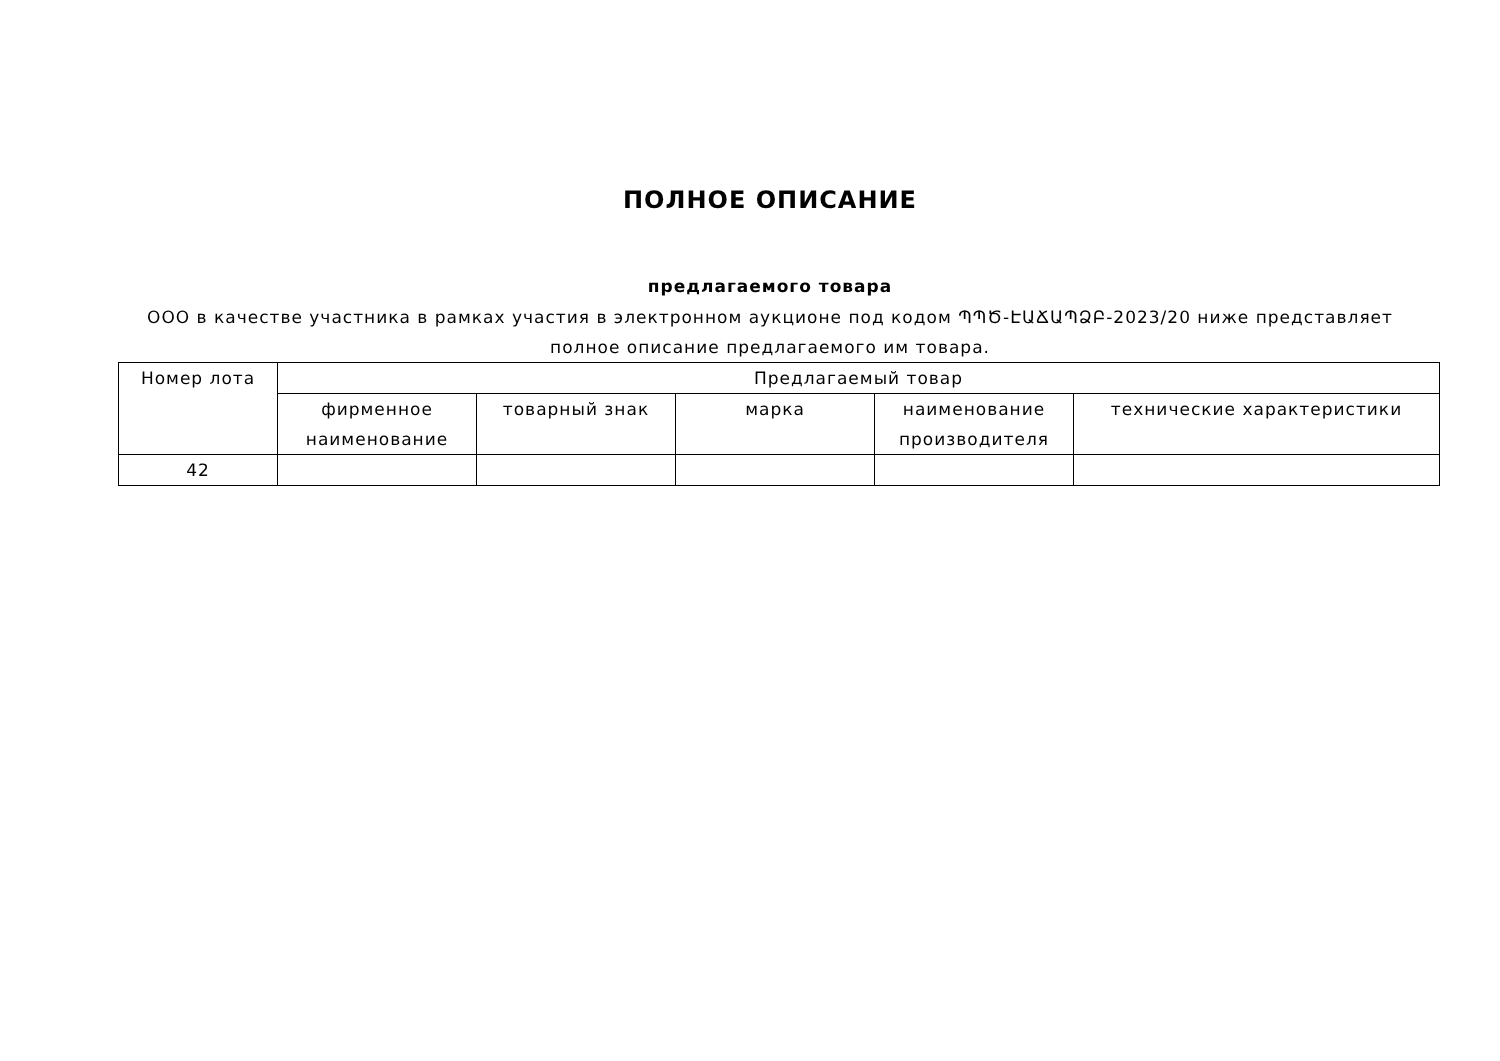ПОЛНОЕ ОПИСАНИЕ
предлагаемого товара
ООО в качестве участника в рамках участия в электронном аукционе под кодом ՊՊԾ-ԷԱՃԱՊՁԲ-2023/20 ниже представляет полное описание предлагаемого им товара.
| Номер лота | Предлагаемый товар | | | | |
| --- | --- | --- | --- | --- | --- |
| | фирменное наименование | товарный знак | марка | наименование производителя | технические характеристики |
| 42 | | | | | |